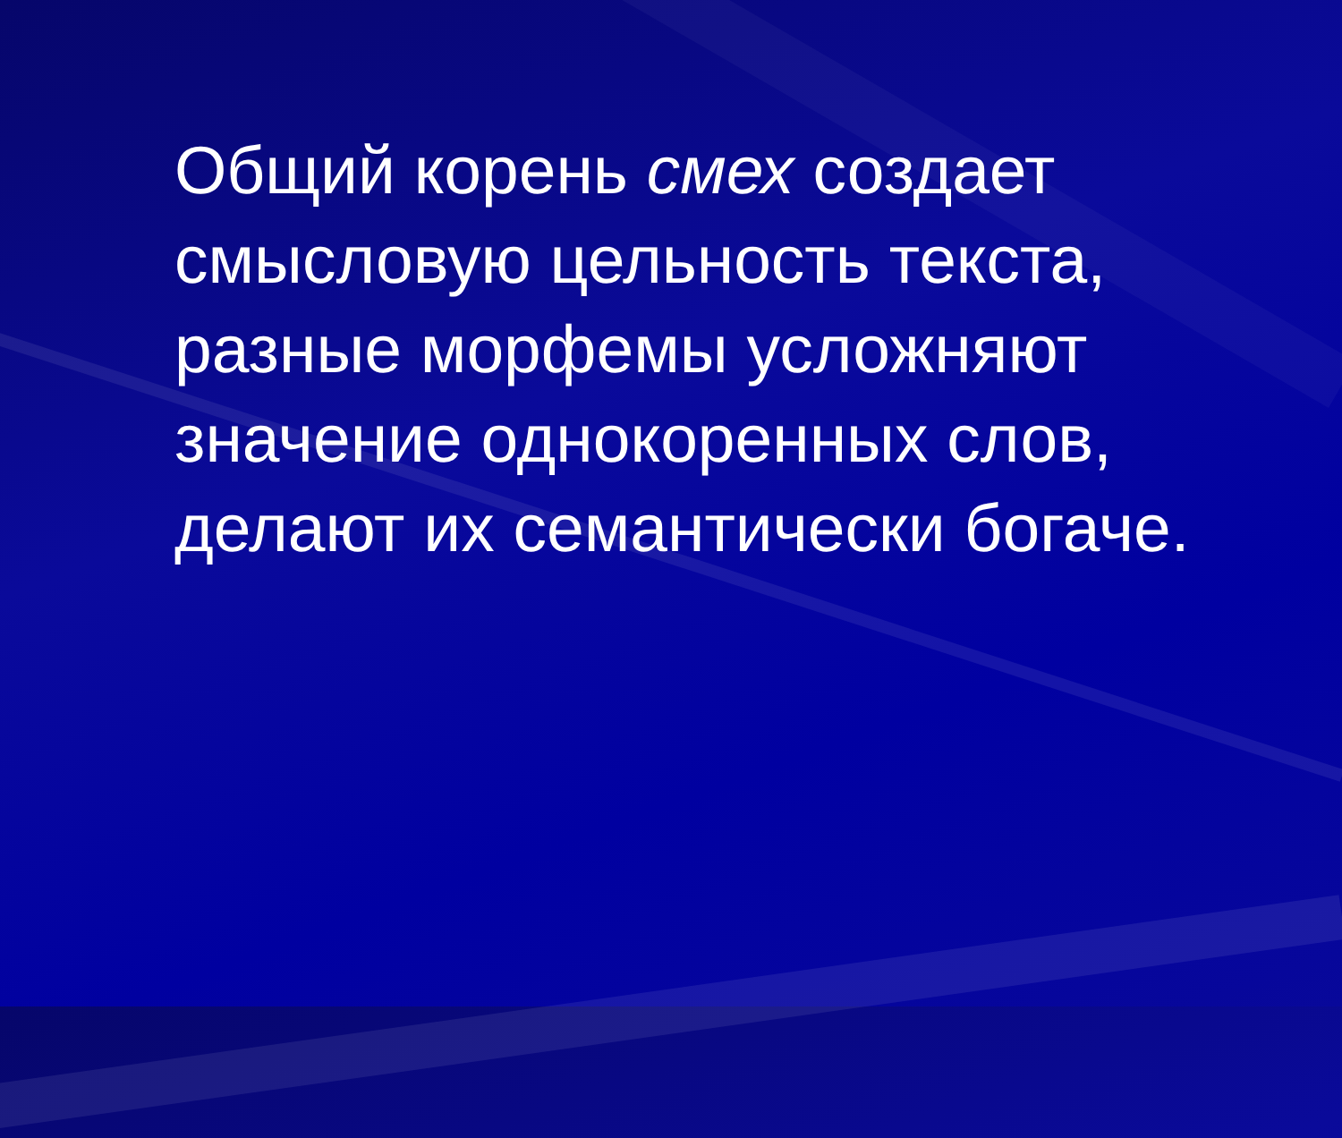Общий корень смех создает смысловую цельность текста, разные морфемы усложняют значение однокоренных слов, делают их семантически богаче.